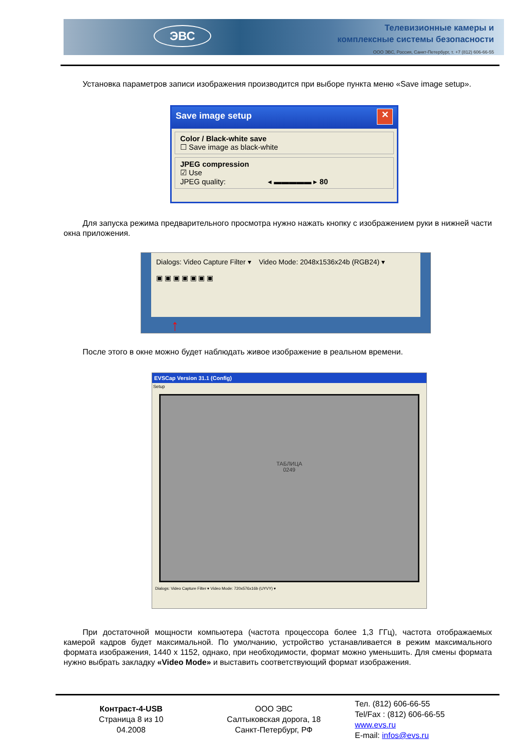ЭВС
Телевизионные камеры и
комплексные системы безопасности
ООО ЭВС, Россия, Санкт-Петербург, т. +7 (812) 606-66-55
Установка параметров записи изображения производится при выборе пункта меню «Save image setup».
Save image setup ✕
Color / Black-white save
☐ Save image as black-white
JPEG compression
☑ Use
JPEG quality: ◂ ▬▬▬▬▬ ▸ 80
Для запуска режима предварительного просмотра нужно нажать кнопку с изображением руки в нижней части окна приложения.
Dialogs: Video Capture Filter ▾ Video Mode: 2048x1536x24b (RGB24) ▾
▣ ▣ ▣ ▣ ▣ ▣ ▣
↑
После этого в окне можно будет наблюдать живое изображение в реальном времени.
EVSCap Version 31.1 (Config)
Setup
ТАБЛИЦА
0249
Dialogs: Video Capture Filter ▾ Video Mode: 720x576x16b (UYVY) ▾
При достаточной мощности компьютера (частота процессора более 1,3 ГГц), частота отображаемых камерой кадров будет максимальной. По умолчанию, устройство устанавливается в режим максимального формата изображения, 1440 x 1152, однако, при необходимости, формат можно уменьшить. Для смены формата нужно выбрать закладку «Video Mode» и выставить соответствующий формат изображения.
Контраст-4-USB
Страница 8 из 10
04.2008
ООО ЭВС
Салтыковская дорога, 18
Санкт-Петербург, РФ
Тел. (812) 606-66-55
Tel/Fax : (812) 606-66-55
www.evs.ru
E-mail: infos@evs.ru